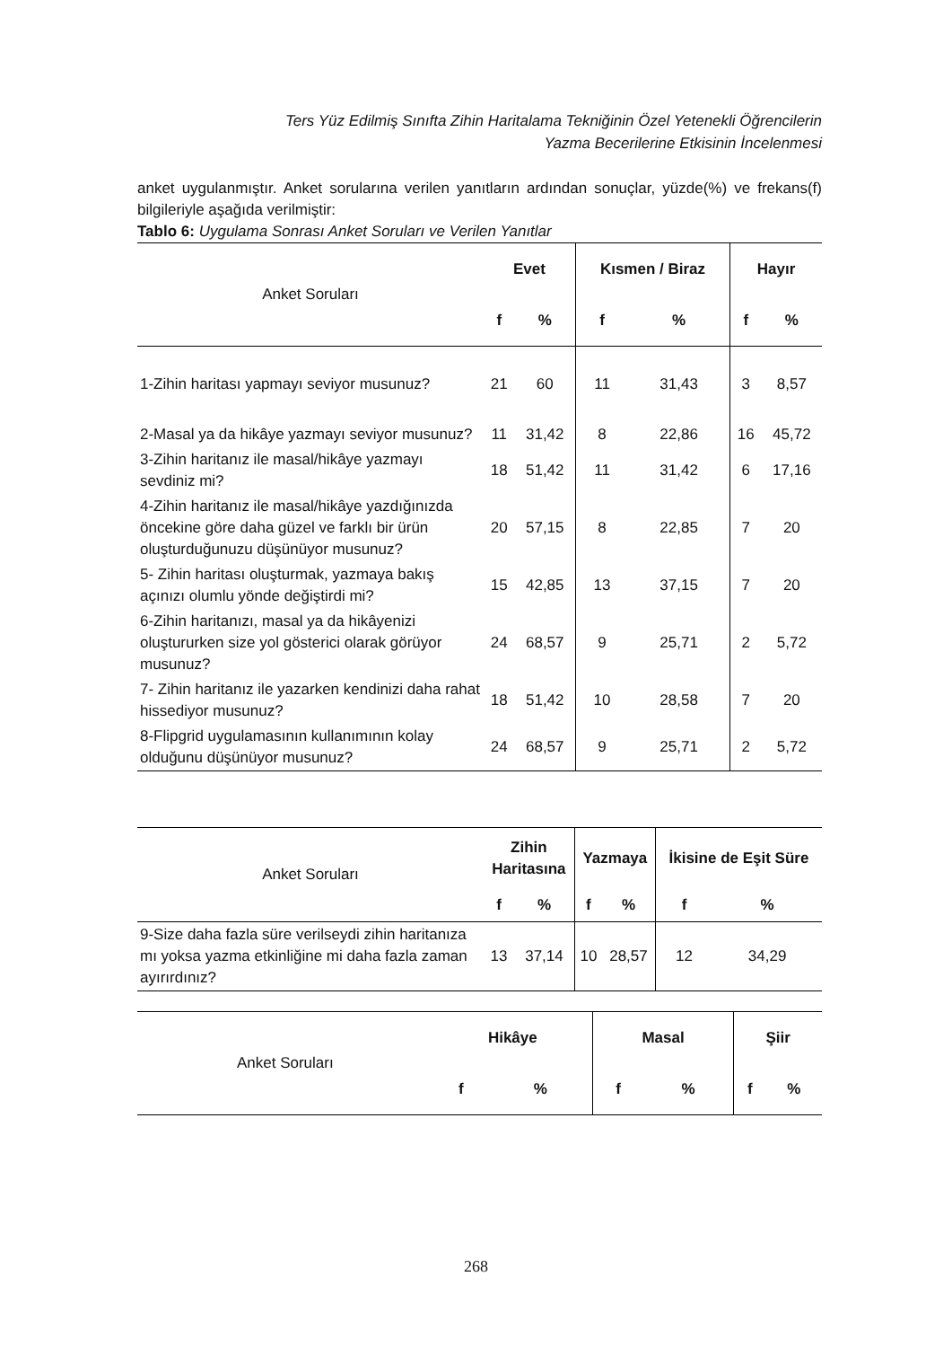Ters Yüz Edilmiş Sınıfta Zihin Haritalama Tekniğinin Özel Yetenekli Öğrencilerin
Yazma Becerilerine Etkisinin İncelenmesi
anket uygulanmıştır. Anket sorularına verilen yanıtların ardından sonuçlar, yüzde(%) ve frekans(f) bilgileriyle aşağıda verilmiştir:
Tablo 6: Uygulama Sonrası Anket Soruları ve Verilen Yanıtlar
| Anket Soruları | Evet | | Kısmen / Biraz | | Hayır | |
| --- | --- | --- | --- | --- | --- | --- |
| | f | % | f | % | f | % |
| 1-Zihin haritası yapmayı seviyor musunuz? | 21 | 60 | 11 | 31,43 | 3 | 8,57 |
| 2-Masal ya da hikâye yazmayı seviyor musunuz? | 11 | 31,42 | 8 | 22,86 | 16 | 45,72 |
| 3-Zihin haritanız ile masal/hikâye yazmayı sevdiniz mi? | 18 | 51,42 | 11 | 31,42 | 6 | 17,16 |
| 4-Zihin haritanız ile masal/hikâye yazdığınızda öncekine göre daha güzel ve farklı bir ürün oluşturduğunuzu düşünüyor musunuz? | 20 | 57,15 | 8 | 22,85 | 7 | 20 |
| 5- Zihin haritası oluşturmak, yazmaya bakış açınızı olumlu yönde değiştirdi mi? | 15 | 42,85 | 13 | 37,15 | 7 | 20 |
| 6-Zihin haritanızı, masal ya da hikâyenizi oluştururken size yol gösterici olarak görüyor musunuz? | 24 | 68,57 | 9 | 25,71 | 2 | 5,72 |
| 7- Zihin haritanız ile yazarken kendinizi daha rahat hissediyor musunuz? | 18 | 51,42 | 10 | 28,58 | 7 | 20 |
| 8-Flipgrid uygulamasının kullanımının kolay olduğunu düşünüyor musunuz? | 24 | 68,57 | 9 | 25,71 | 2 | 5,72 |
| Anket Soruları | Zihin Haritasına | | Yazmaya | | İkisine de Eşit Süre | |
| --- | --- | --- | --- | --- | --- | --- |
| | f | % | f | % | f | % |
| 9-Size daha fazla süre verilseydi zihin haritanıza mı yoksa yazma etkinliğine mi daha fazla zaman ayırırdınız? | 13 | 37,14 | 10 | 28,57 | 12 | 34,29 |
| Anket Soruları | Hikâye | | Masal | | Şiir | |
| --- | --- | --- | --- | --- | --- | --- |
| | f | % | f | % | f | % |
268